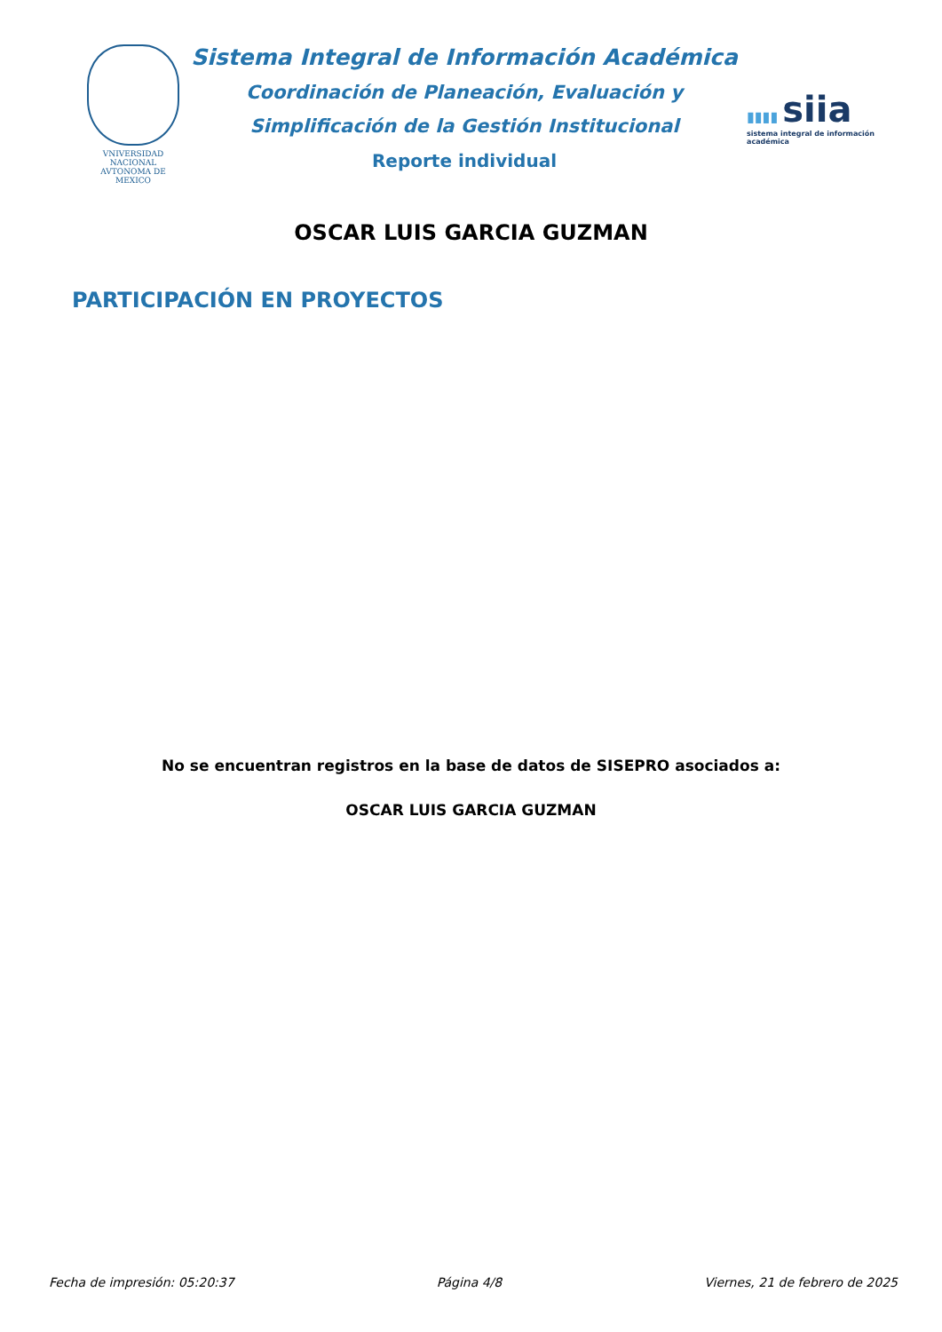VNIVERSIDAD NACIONAL
AVTONOMA DE
MEXICO
Sistema Integral de Información Académica
Coordinación de Planeación, Evaluación y
Simplificación de la Gestión Institucional
Reporte individual
▮▮▮▮ siia
sistema integral de información académica
OSCAR LUIS GARCIA GUZMAN
PARTICIPACIÓN EN PROYECTOS
No se encuentran registros en la base de datos de SISEPRO asociados a:
OSCAR LUIS GARCIA GUZMAN
Fecha de impresión: 05:20:37 Página 4/8 Viernes, 21 de febrero de 2025